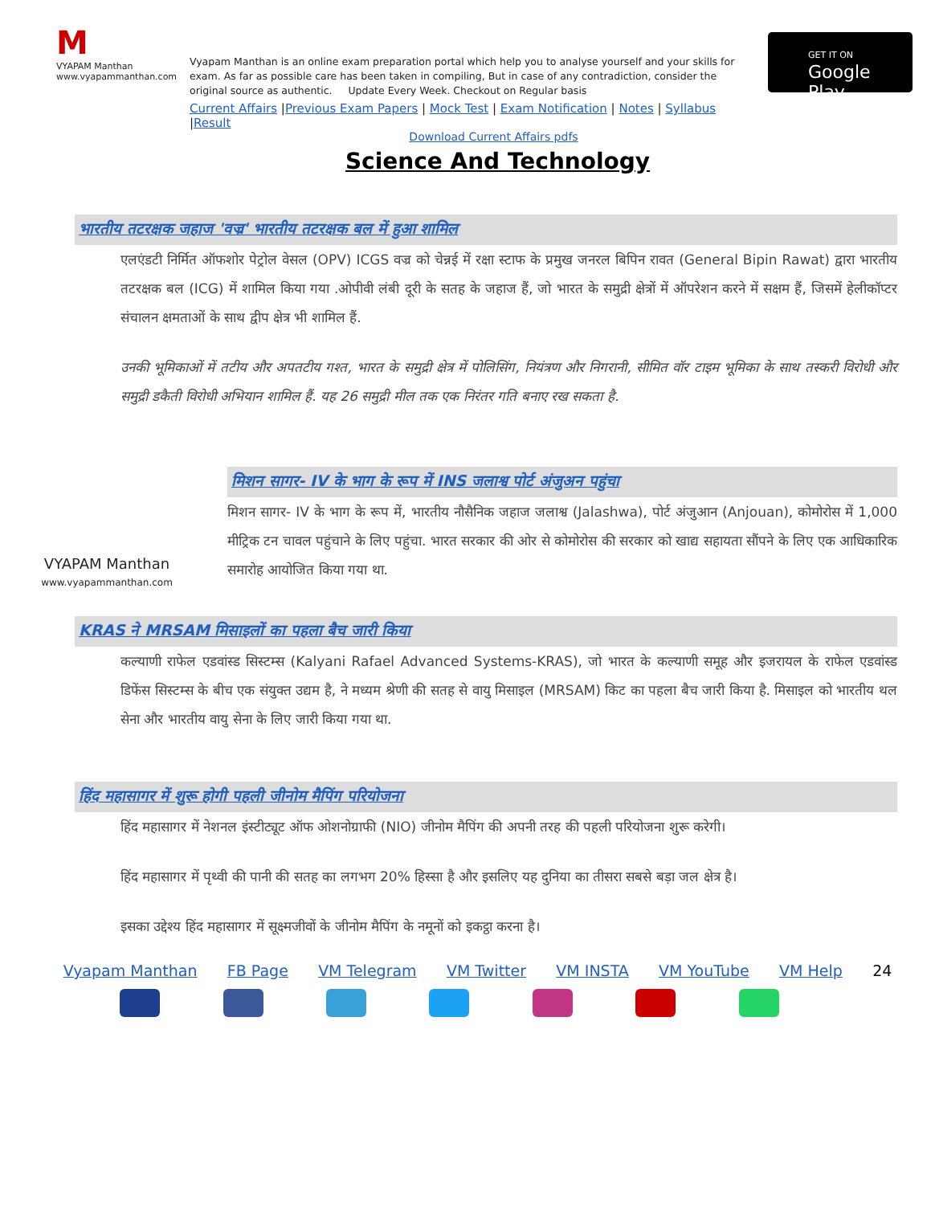M
VYAPAM Manthan
www.vyapammanthan.com
Vyapam Manthan is an online exam preparation portal which help you to analyse yourself and your skills for exam. As far as possible care has been taken in compiling, But in case of any contradiction, consider the original source as authentic. Update Every Week. Checkout on Regular basis
Current Affairs |Previous Exam Papers | Mock Test | Exam Notification | Notes | Syllabus |Result
GET IT ON
Google Play
Download Current Affairs pdfs
Science And Technology
भारतीय तटरक्षक जहाज 'वज्र' भारतीय तटरक्षक बल में हुआ शामिल
एलएंडटी निर्मित ऑफशोर पेट्रोल वेसल (OPV) ICGS वज्र को चेन्नई में रक्षा स्टाफ के प्रमुख जनरल बिपिन रावत (General Bipin Rawat) द्वारा भारतीय तटरक्षक बल (ICG) में शामिल किया गया .ओपीवी लंबी दूरी के सतह के जहाज हैं, जो भारत के समुद्री क्षेत्रों में ऑपरेशन करने में सक्षम हैं, जिसमें हेलीकॉप्टर संचालन क्षमताओं के साथ द्वीप क्षेत्र भी शामिल हैं.
उनकी भूमिकाओं में तटीय और अपतटीय गश्त, भारत के समुद्री क्षेत्र में पोलिसिंग, नियंत्रण और निगरानी, सीमित वॉर टाइम भूमिका के साथ तस्करी विरोधी और समुद्री डकैती विरोधी अभियान शामिल हैं. यह 26 समुद्री मील तक एक निरंतर गति बनाए रख सकता है.
VYAPAM Manthan
www.vyapammanthan.com
मिशन सागर- IV के भाग के रूप में INS जलाश्व पोर्ट अंजुअन पहुंचा
मिशन सागर- IV के भाग के रूप में, भारतीय नौसैनिक जहाज जलाश्व (Jalashwa), पोर्ट अंजुआन (Anjouan), कोमोरोस में 1,000 मीट्रिक टन चावल पहुंचाने के लिए पहुंचा. भारत सरकार की ओर से कोमोरोस की सरकार को खाद्य सहायता सौंपने के लिए एक आधिकारिक समारोह आयोजित किया गया था.
KRAS ने MRSAM मिसाइलों का पहला बैच जारी किया
कल्याणी राफेल एडवांस्ड सिस्टम्स (Kalyani Rafael Advanced Systems-KRAS), जो भारत के कल्याणी समूह और इजरायल के राफेल एडवांस्ड डिफेंस सिस्टम्स के बीच एक संयुक्त उद्यम है, ने मध्यम श्रेणी की सतह से वायु मिसाइल (MRSAM) किट का पहला बैच जारी किया है. मिसाइल को भारतीय थल सेना और भारतीय वायु सेना के लिए जारी किया गया था.
हिंद महासागर में शुरू होगी पहली जीनोम मैपिंग परियोजना
हिंद महासागर में नेशनल इंस्टीट्यूट ऑफ ओशनोग्राफी (NIO) जीनोम मैपिंग की अपनी तरह की पहली परियोजना शुरू करेगी।
हिंद महासागर में पृथ्वी की पानी की सतह का लगभग 20% हिस्सा है और इसलिए यह दुनिया का तीसरा सबसे बड़ा जल क्षेत्र है।
इसका उद्देश्य हिंद महासागर में सूक्ष्मजीवों के जीनोम मैपिंग के नमूनों को इकट्ठा करना है।
Vyapam Manthan FB Page VM Telegram VM Twitter VM INSTA VM YouTube VM Help 24